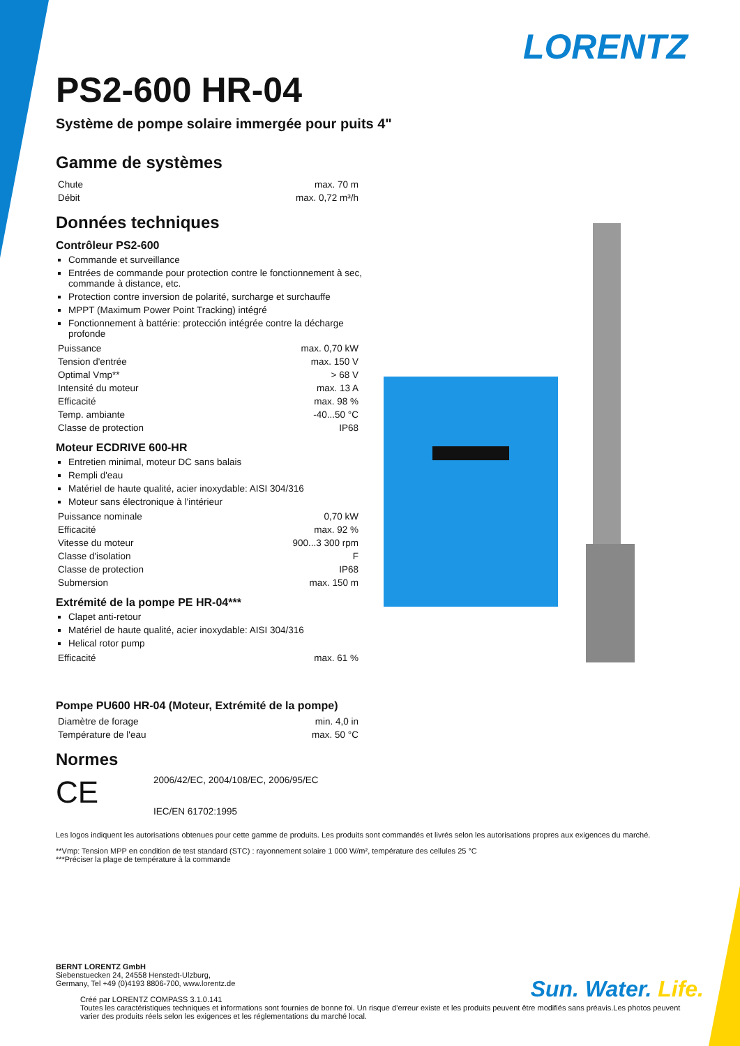LORENTZ
PS2-600 HR-04
Système de pompe solaire immergée pour puits 4"
Gamme de systèmes
| Chute | max. 70 m |
| Débit | max. 0,72 m³/h |
Données techniques
Contrôleur PS2-600
Commande et surveillance
Entrées de commande pour protection contre le fonctionnement à sec, commande à distance, etc.
Protection contre inversion de polarité, surcharge et surchauffe
MPPT (Maximum Power Point Tracking) intégré
Fonctionnement à battérie: protección intégrée contre la décharge profonde
| Puissance | max. 0,70 kW |
| Tension d'entrée | max. 150 V |
| Optimal Vmp** | > 68 V |
| Intensité du moteur | max. 13 A |
| Efficacité | max. 98 % |
| Temp. ambiante | -40...50 °C |
| Classe de protection | IP68 |
Moteur ECDRIVE 600-HR
Entretien minimal, moteur DC sans balais
Rempli d'eau
Matériel de haute qualité, acier inoxydable: AISI 304/316
Moteur sans électronique à l'intérieur
| Puissance nominale | 0,70 kW |
| Efficacité | max. 92 % |
| Vitesse du moteur | 900...3 300 rpm |
| Classe d'isolation | F |
| Classe de protection | IP68 |
| Submersion | max. 150 m |
Extrémité de la pompe PE HR-04***
Clapet anti-retour
Matériel de haute qualité, acier inoxydable: AISI 304/316
Helical rotor pump
| Efficacité | max. 61 % |
Pompe PU600 HR-04 (Moteur, Extrémité de la pompe)
| Diamètre de forage | min. 4,0 in |
| Température de l'eau | max. 50 °C |
Normes
CE
2006/42/EC, 2004/108/EC, 2006/95/EC
IEC/EN 61702:1995
Les logos indiquent les autorisations obtenues pour cette gamme de produits. Les produits sont commandés et livrés selon les autorisations propres aux exigences du marché.
**Vmp: Tension MPP en condition de test standard (STC) : rayonnement solaire 1 000 W/m², température des cellules 25 °C
***Préciser la plage de température à la commande
BERNT LORENTZ GmbH
Siebenstuecken 24, 24558 Henstedt-Ulzburg,
Germany, Tel +49 (0)4193 8806-700, www.lorentz.de
Créé par LORENTZ COMPASS 3.1.0.141
Toutes les caractéristiques techniques et informations sont fournies de bonne foi. Un risque d’erreur existe et les produits peuvent être modifiés sans préavis.Les photos peuvent varier des produits réels selon les exigences et les réglementations du marché local.
Sun. Water. Life.